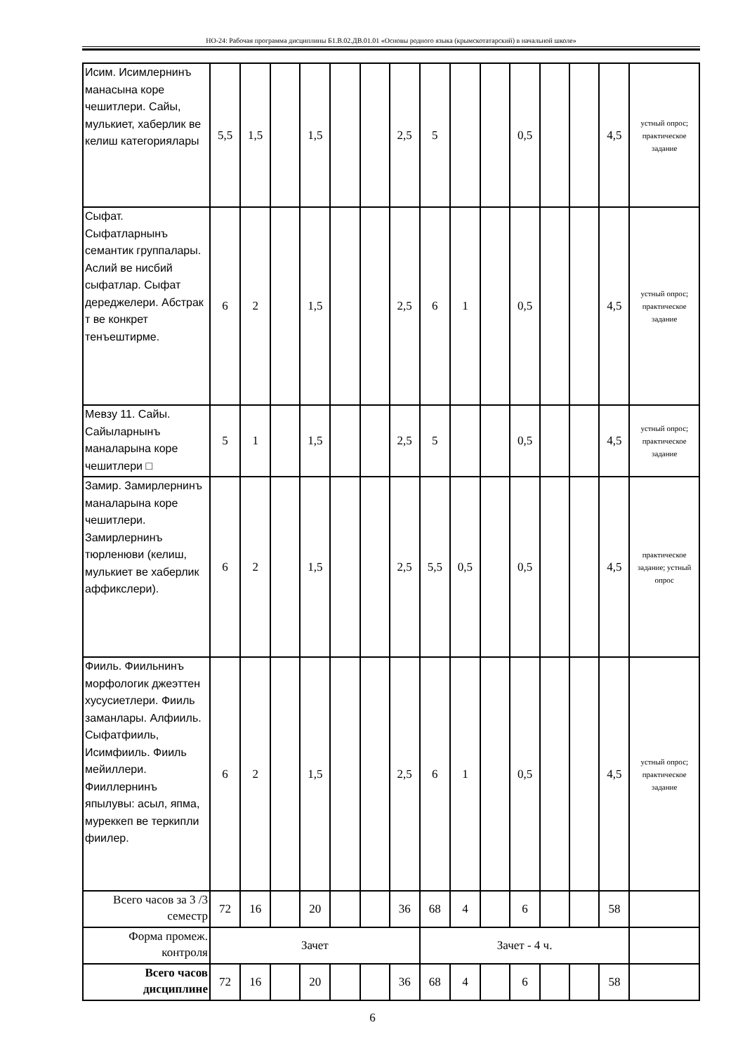НО-24: Рабочая программа дисциплины Б1.В.02.ДВ.01.01 «Основы родного языка (крымскотатарский) в начальной школе»
| Исим. Исимлернинъ манасына коре чешитлери. Сайы, мулькиет, хаберлик ве келиш категориялары | 5,5 | 1,5 | | 1,5 | | | 2,5 | 5 | | | 0,5 | | | 4,5 | устный опрос; практическое задание |
| Сыфат. Сыфатларнынъ семантик группалары. Аслий ве нисбий сыфатлар. Сыфат дереджелери. Абстрак т ве конкрет тенъештирме. | 6 | 2 | | 1,5 | | | 2,5 | 6 | 1 | | 0,5 | | | 4,5 | устный опрос; практическое задание |
| Мевзу 11. Сайы. Сайыларнынъ маналарына коре чешитлери □ | 5 | 1 | | 1,5 | | | 2,5 | 5 | | | 0,5 | | | 4,5 | устный опрос; практическое задание |
| Замир. Замирлернинъ маналарына коре чешитлери. Замирлернинъ тюрленюви (келиш, мулькиет ве хаберлик аффикслери). | 6 | 2 | | 1,5 | | | 2,5 | 5,5 | 0,5 | | 0,5 | | | 4,5 | практическое задание; устный опрос |
| Фииль. Фиильнинъ морфологик джеэттен хусусиетлери. Фииль заманлары. Алфииль. Сыфатфииль, Исимфииль. Фииль мейиллери. Фииллернинъ япылувы: асыл, япма, муреккеп ве теркипли фиилер. | 6 | 2 | | 1,5 | | | 2,5 | 6 | 1 | | 0,5 | | | 4,5 | устный опрос; практическое задание |
| Всего часов за 3 /3 семестр | 72 | 16 | | 20 | | | 36 | 68 | 4 | | 6 | | | 58 | |
| Форма промеж. контроля | Зачет | | | | | | | Зачет - 4 ч. | | | | | | | |
| Всего часов дисциплине | 72 | 16 | | 20 | | | 36 | 68 | 4 | | 6 | | | 58 | |
6